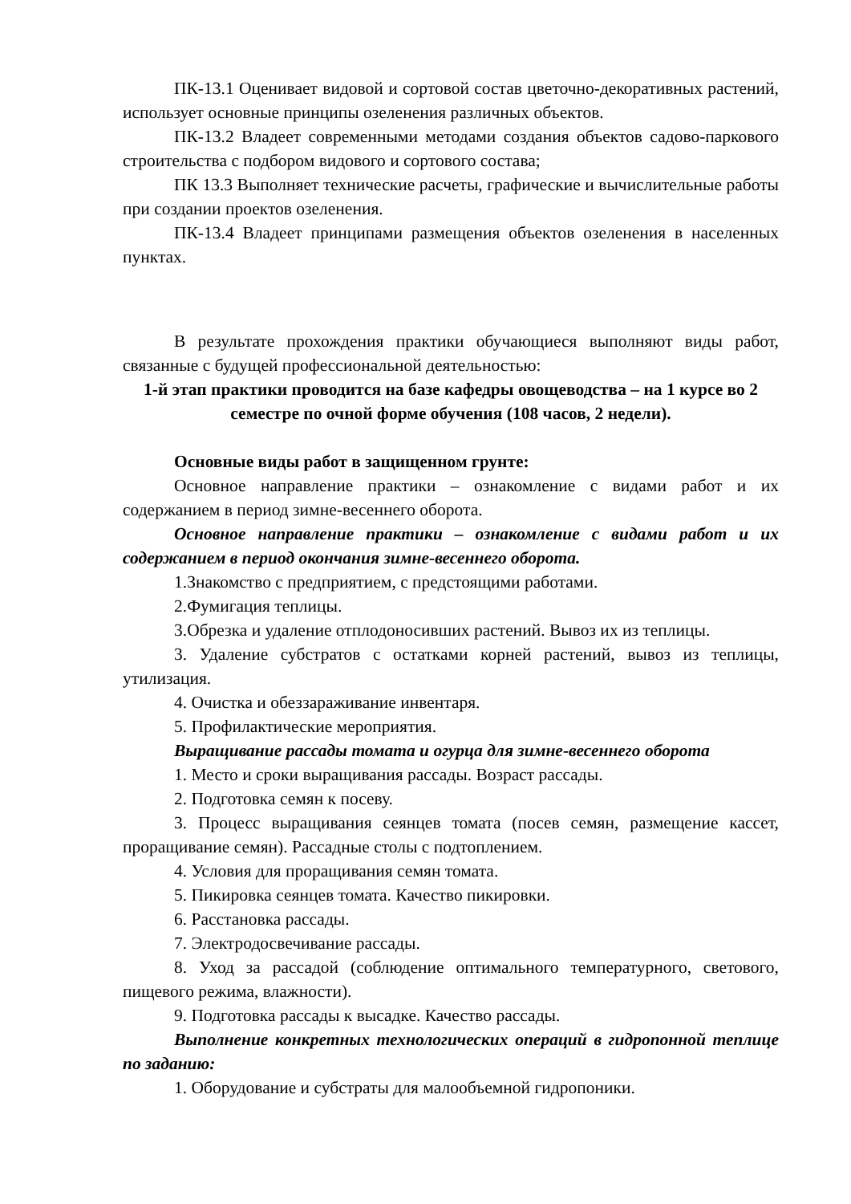ПК-13.1 Оценивает видовой и сортовой состав цветочно-декоративных растений, использует основные принципы озеленения различных объектов.
ПК-13.2 Владеет современными методами создания объектов садово-паркового строительства с подбором видового и сортового состава;
ПК 13.3 Выполняет технические расчеты, графические и вычислительные работы при создании проектов озеленения.
ПК-13.4 Владеет принципами размещения объектов озеленения в населенных пунктах.
В результате прохождения практики обучающиеся выполняют виды работ, связанные с будущей профессиональной деятельностью:
1-й этап практики проводится на базе кафедры овощеводства – на 1 курсе во 2 семестре по очной форме обучения (108 часов, 2 недели).
Основные виды работ в защищенном грунте:
Основное направление практики – ознакомление с видами работ и их содержанием в период зимне-весеннего оборота.
Основное направление практики – ознакомление с видами работ и их содержанием в период окончания зимне-весеннего оборота.
1.Знакомство с предприятием, с предстоящими работами.
2.Фумигация теплицы.
3.Обрезка и удаление отплодоносивших растений. Вывоз их из теплицы.
3. Удаление субстратов с остатками корней растений, вывоз из теплицы, утилизация.
4. Очистка и обеззараживание инвентаря.
5. Профилактические мероприятия.
Выращивание рассады томата и огурца для зимне-весеннего оборота
1. Место и сроки выращивания рассады. Возраст рассады.
2. Подготовка семян к посеву.
3. Процесс выращивания сеянцев томата (посев семян, размещение кассет, проращивание семян). Рассадные столы с подтоплением.
4. Условия для проращивания семян томата.
5. Пикировка сеянцев томата. Качество пикировки.
6. Расстановка рассады.
7. Электродосвечивание рассады.
8. Уход за рассадой (соблюдение оптимального температурного, светового, пищевого режима, влажности).
9. Подготовка рассады к высадке. Качество рассады.
Выполнение конкретных технологических операций в гидропонной теплице по заданию:
1. Оборудование и субстраты для малообъемной гидропоники.